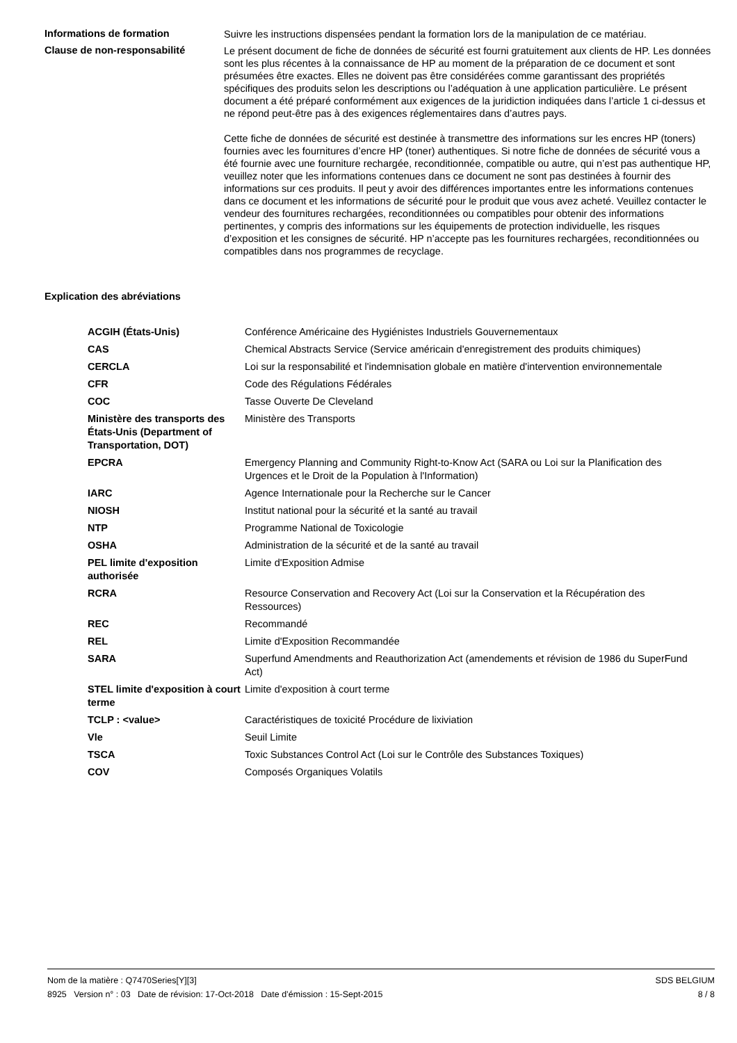Informations de formation
Suivre les instructions dispensées pendant la formation lors de la manipulation de ce matériau.
Clause de non-responsabilité
Le présent document de fiche de données de sécurité est fourni gratuitement aux clients de HP. Les données sont les plus récentes à la connaissance de HP au moment de la préparation de ce document et sont présumées être exactes. Elles ne doivent pas être considérées comme garantissant des propriétés spécifiques des produits selon les descriptions ou l’adéquation à une application particulière. Le présent document a été préparé conformément aux exigences de la juridiction indiquées dans l’article 1 ci-dessus et ne répond peut-être pas à des exigences réglementaires dans d’autres pays.
Cette fiche de données de sécurité est destinée à transmettre des informations sur les encres HP (toners) fournies avec les fournitures d’encre HP (toner) authentiques. Si notre fiche de données de sécurité vous a été fournie avec une fourniture rechargée, reconditionnée, compatible ou autre, qui n’est pas authentique HP, veuillez noter que les informations contenues dans ce document ne sont pas destinées à fournir des informations sur ces produits. Il peut y avoir des différences importantes entre les informations contenues dans ce document et les informations de sécurité pour le produit que vous avez acheté. Veuillez contacter le vendeur des fournitures rechargées, reconditionnées ou compatibles pour obtenir des informations pertinentes, y compris des informations sur les équipements de protection individuelle, les risques d’exposition et les consignes de sécurité. HP n’accepte pas les fournitures rechargées, reconditionnées ou compatibles dans nos programmes de recyclage.
Explication des abréviations
| ACGIH (États-Unis) | Conférence Américaine des Hygiénistes Industriels Gouvernementaux |
| CAS | Chemical Abstracts Service (Service américain d'enregistrement des produits chimiques) |
| CERCLA | Loi sur la responsabilité et l'indemnisation globale en matière d'intervention environnementale |
| CFR | Code des Régulations Fédérales |
| COC | Tasse Ouverte De Cleveland |
| Ministère des transports des États-Unis (Department of Transportation, DOT) | Ministère des Transports |
| EPCRA | Emergency Planning and Community Right-to-Know Act (SARA ou Loi sur la Planification des Urgences et le Droit de la Population à l'Information) |
| IARC | Agence Internationale pour la Recherche sur le Cancer |
| NIOSH | Institut national pour la sécurité et la santé au travail |
| NTP | Programme National de Toxicologie |
| OSHA | Administration de la sécurité et de la santé au travail |
| PEL limite d'exposition authorisée | Limite d'Exposition Admise |
| RCRA | Resource Conservation and Recovery Act (Loi sur la Conservation et la Récupération des Ressources) |
| REC | Recommandé |
| REL | Limite d'Exposition Recommandée |
| SARA | Superfund Amendments and Reauthorization Act (amendements et révision de 1986 du SuperFund Act) |
| STEL limite d'exposition à court terme | Limite d'exposition à court terme |
| TCLP : <value> | Caractéristiques de toxicité Procédure de lixiviation |
| Vle | Seuil Limite |
| TSCA | Toxic Substances Control Act (Loi sur le Contrôle des Substances Toxiques) |
| COV | Composés Organiques Volatils |
Nom de la matière : Q7470Series[Y][3]
8925 Version n° : 03 Date de révision: 17-Oct-2018 Date d’émission : 15-Sept-2015
SDS BELGIUM
8 / 8